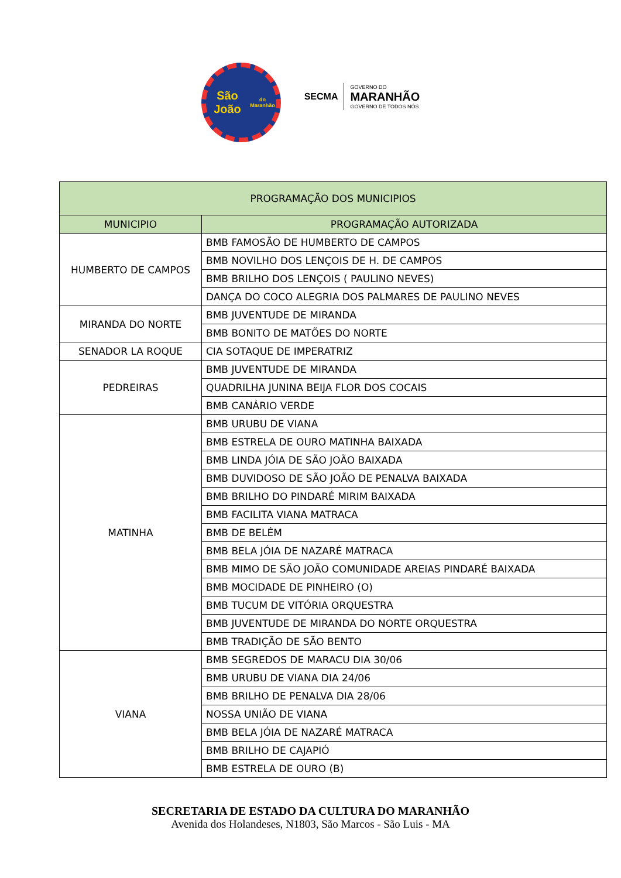São João
do Maranhão
SECMA
GOVERNO DO
MARANHÃO
GOVERNO DE TODOS NÓS
| PROGRAMAÇÃO DOS MUNICIPIOS | |
| --- | --- |
| MUNICIPIO | PROGRAMAÇÃO AUTORIZADA |
| HUMBERTO DE CAMPOS | BMB FAMOSÃO DE HUMBERTO DE CAMPOS |
| | BMB NOVILHO DOS LENÇOIS DE H. DE CAMPOS |
| | BMB BRILHO DOS LENÇOIS ( PAULINO NEVES) |
| | DANÇA DO COCO ALEGRIA DOS PALMARES DE PAULINO NEVES |
| MIRANDA DO NORTE | BMB JUVENTUDE DE MIRANDA |
| | BMB BONITO DE MATÕES DO NORTE |
| SENADOR LA ROQUE | CIA SOTAQUE DE IMPERATRIZ |
| PEDREIRAS | BMB JUVENTUDE DE MIRANDA |
| | QUADRILHA JUNINA BEIJA FLOR DOS COCAIS |
| | BMB CANÁRIO VERDE |
| MATINHA | BMB URUBU DE VIANA |
| | BMB ESTRELA DE OURO MATINHA BAIXADA |
| | BMB LINDA JÓIA DE SÃO JOÃO BAIXADA |
| | BMB DUVIDOSO DE SÃO JOÃO DE PENALVA BAIXADA |
| | BMB BRILHO DO PINDARÉ MIRIM BAIXADA |
| | BMB FACILITA VIANA MATRACA |
| | BMB DE BELÉM |
| | BMB BELA JÓIA DE NAZARÉ MATRACA |
| | BMB MIMO DE SÃO JOÃO COMUNIDADE AREIAS PINDARÉ BAIXADA |
| | BMB MOCIDADE DE PINHEIRO (O) |
| | BMB TUCUM DE VITÓRIA ORQUESTRA |
| | BMB JUVENTUDE DE MIRANDA DO NORTE ORQUESTRA |
| | BMB TRADIÇÃO DE SÃO BENTO |
| VIANA | BMB SEGREDOS DE MARACU DIA 30/06 |
| | BMB URUBU DE VIANA DIA 24/06 |
| | BMB BRILHO DE PENALVA DIA 28/06 |
| | NOSSA UNIÃO DE VIANA |
| | BMB BELA JÓIA DE NAZARÉ MATRACA |
| | BMB BRILHO DE CAJAPIÓ |
| | BMB ESTRELA DE OURO (B) |
SECRETARIA DE ESTADO DA CULTURA DO MARANHÃO
Avenida dos Holandeses, N1803, São Marcos - São Luis - MA